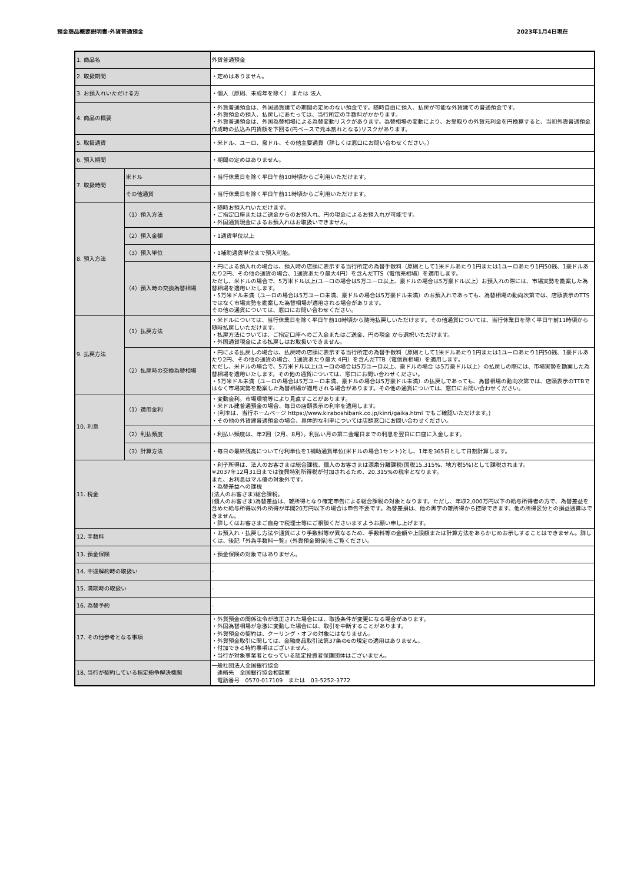預金商品概要説明書-外貨普通預金 2023年1月4日現在
| 1. 商品名 | | 外貨普通預金 |
| 2. 取扱期間 | | ・定めはありません。 |
| 3. お預入れいただける方 | | ・個人（原則、未成年を除く） または 法人 |
| 4. 商品の概要 | | ・外貨普通預金は、外国通貨建ての期間の定めのない預金です。随時自由に預入、払戻が可能な外貨建ての普通預金です。 ・外貨預金の預入、払戻しにあたっては、当行所定の手数料がかかります。 ・外貨普通預金は、外国為替相場による為替変動リスクがあります。為替相場の変動により、お受取りの外貨元利金を円換算すると、当初外貨普通預金作成時の払込み円貨額を下回る(円ベースで元本割れとなる)リスクがあります。 |
| 5. 取扱通貨 | | ・米ドル、ユーロ、豪ドル、その他主要通貨（詳しくは窓口にお問い合わせください。） |
| 6. 預入期間 | | ・期間の定めはありません。 |
| 7. 取扱時間 | 米ドル | ・当行休業日を除く平日午前10時頃からご利用いただけます。 |
| | その他通貨 | ・当行休業日を除く平日午前11時頃からご利用いただけます。 |
| 8. 預入方法 | （1）預入方法 | ・随時お預入れいただけます。 ・ご指定口座またはご送金からのお預入れ、円の現金によるお預入れが可能です。 ・外国通貨現金によるお預入れはお取扱いできません。 |
| | （2）預入金額 | ・1通貨単位以上 |
| | （3）預入単位 | ・1補助通貨単位まで預入可能。 |
| | （4）預入時の交換為替相場 | ・円による預入れの場合は、預入時の店頭に表示する当行所定の為替手数料（原則として1米ドルあたり1円または1ユーロあたり1円50銭、1豪ドルあたり2円、その他の通貨の場合、1通貨あたり最大4円）を含んだTTS（電信売相場）を適用します。 ただし、米ドルの場合で、5万米ドル以上(ユーロの場合は5万ユーロ以上、豪ドルの場合は5万豪ドル以上）お預入れの際には、市場実勢を勘案した為替相場を適用いたします。 ・5万米ドル未満（ユーロの場合は5万ユーロ未満、豪ドルの場合は5万豪ドル未満）のお預入れであっても、為替相場の動向次第では、店頭表示のTTSではなく市場実勢を勘案した為替相場が適用される場合があります。 その他の通貨については、窓口にお問い合わせください。 |
| 9. 払戻方法 | （1）払戻方法 | ・米ドルについては、当行休業日を除く平日午前10時頃から随時払戻しいただけます。その他通貨については、当行休業日を除く平日午前11時頃から随時払戻しいただけます。 ・払戻方法については、ご指定口座へのご入金またはご送金、円の現金 から選択いただけます。 ・外国通貨現金による払戻しはお取扱いできません。 |
| | （2）払戻時の交換為替相場 | ・円による払戻しの場合は、払戻時の店頭に表示する当行所定の為替手数料（原則として1米ドルあたり1円または1ユーロあたり1円50銭、1豪ドルあたり2円、その他の通貨の場合、1通貨あたり最大 4円）を含んだTTB（電信買相場）を適用します。 ただし、米ドルの場合で、5万米ドル以上(ユーロの場合は5万ユーロ以上、豪ドルの場合 は5万豪ドル以上）の払戻しの際には、市場実勢を勘案した為替相場を適用いたします。その他の通貨については、窓口にお問い合わせください。 ・5万米ドル未満（ユーロの場合は5万ユーロ未満、豪ドルの場合は5万豪ドル未満）の払戻しであっても、為替相場の動向次第では、店頭表示のTTBではなく市場実勢を勘案した為替相場が適用される場合があります。その他の通貨については、窓口にお問い合わせください。 |
| 10. 利息 | （1）適用金利 | ・変動金利。市場環境等により見直すことがあります。 ・米ドル建普通預金の場合、毎日の店頭表示の利率を適用します。 ・(利率は、当行ホームページ https://www.kiraboshibank.co.jp/kinri/gaika.html でもご確認いただけます。) ・その他の外貨建普通預金の場合、具体的な利率については店頭窓口にお問い合わせください。 |
| | （2）利払頻度 | ・利払い頻度は、年2回（2月、8月）。利払い月の第二金曜日までの利息を翌日に口座に入金します。 |
| | （3）計算方法 | ・毎日の最終残高について付利単位を1補助通貨単位(米ドルの場合1セント)とし、1年を365日として日割計算します。 |
| 11. 税金 | | ・利子所得は、法人のお客さまは総合課税、個人のお客さまは源泉分離課税(国税15.315%、地方税5%)として課税されます。 ※2037年12月31日までは復興特別所得税が付加されるため、20.315%の税率となります。 また、お利息はマル優の対象外です。 ・為替差益への課税 (法人のお客さま)総合課税。 (個人のお客さま)為替差益は、雑所得となり確定申告による総合課税の対象となります。ただし、年収2,000万円以下の給与所得者の方で、為替差益を含めた給与所得以外の所得が年間20万円以下の場合は申告不要です。為替差損は、他の黒字の雑所得から控除できます。他の所得区分との損益通算はできません。 ・詳しくはお客さまご自身で税理士等にご相談くださいますようお願い申し上げます。 |
| 12. 手数料 | | ・お預入れ・払戻し方法や通貨により手数料等が異なるため、手数料等の金額や上限額または計算方法をあらかじめお示しすることはできません。詳しくは、後記「外為手数料一覧」(外貨預金関係)をご覧ください。 |
| 13. 預金保険 | | ・預金保険の対象ではありません。 |
| 14. 中途解約時の取扱い | | - |
| 15. 満期時の取扱い | | - |
| 16. 為替予約 | | - |
| 17. その他参考となる事項 | | ・外貨預金の関係法令が改正された場合には、取扱条件が変更になる場合があります。 ・外国為替相場が急激に変動した場合には、取引を中断することがあります。 ・外貨預金の契約は、クーリング・オフの対象にはなりません。 ・外貨預金取引に関しては、金融商品取引法第37条の6の規定の適用はありません。 ・付加できる特約事項はございません。 ・当行が対象事業者となっている認定投資者保護団体はございません。 |
| 18. 当行が契約している指定紛争解決機関 | | 一般社団法人全国銀行協会 連絡先 全国銀行協会相談室 電話番号 0570-017109 または 03-5252-3772 |